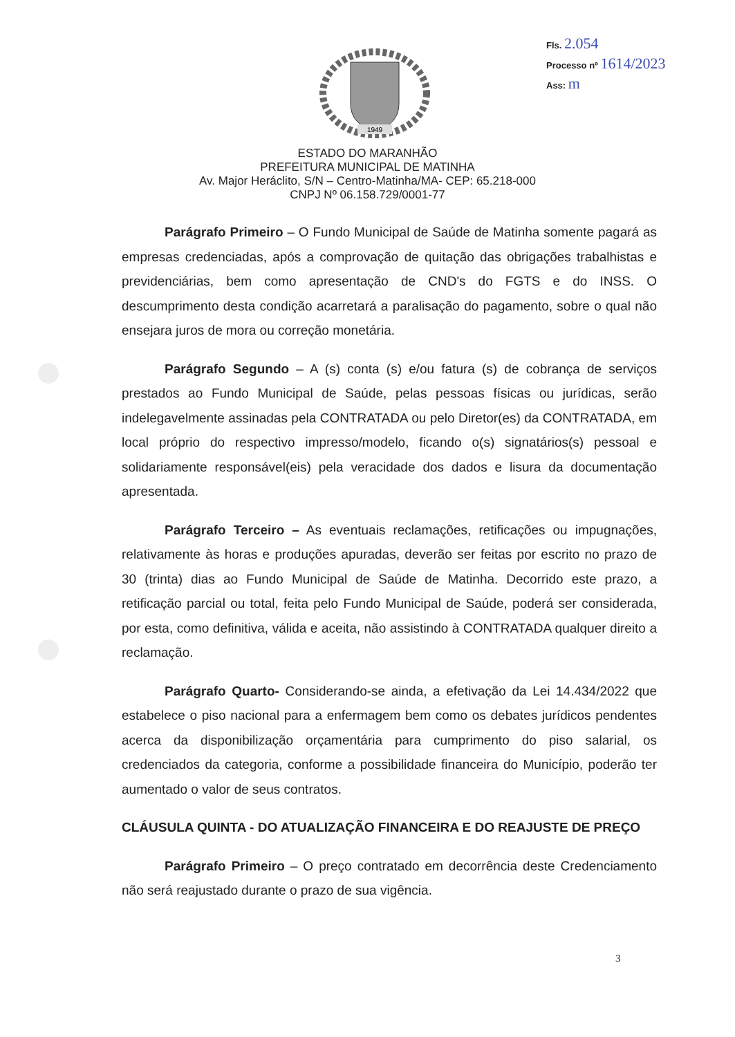Fls. 2.054
Processo nº 1614/2023
Ass: m
1949
ESTADO DO MARANHÃO
PREFEITURA MUNICIPAL DE MATINHA
Av. Major Heráclito, S/N – Centro-Matinha/MA- CEP: 65.218-000
CNPJ Nº 06.158.729/0001-77
Parágrafo Primeiro – O Fundo Municipal de Saúde de Matinha somente pagará as empresas credenciadas, após a comprovação de quitação das obrigações trabalhistas e previdenciárias, bem como apresentação de CND's do FGTS e do INSS. O descumprimento desta condição acarretará a paralisação do pagamento, sobre o qual não ensejara juros de mora ou correção monetária.
Parágrafo Segundo – A (s) conta (s) e/ou fatura (s) de cobrança de serviços prestados ao Fundo Municipal de Saúde, pelas pessoas físicas ou jurídicas, serão indelegavelmente assinadas pela CONTRATADA ou pelo Diretor(es) da CONTRATADA, em local próprio do respectivo impresso/modelo, ficando o(s) signatários(s) pessoal e solidariamente responsável(eis) pela veracidade dos dados e lisura da documentação apresentada.
Parágrafo Terceiro – As eventuais reclamações, retificações ou impugnações, relativamente às horas e produções apuradas, deverão ser feitas por escrito no prazo de 30 (trinta) dias ao Fundo Municipal de Saúde de Matinha. Decorrido este prazo, a retificação parcial ou total, feita pelo Fundo Municipal de Saúde, poderá ser considerada, por esta, como definitiva, válida e aceita, não assistindo à CONTRATADA qualquer direito a reclamação.
Parágrafo Quarto- Considerando-se ainda, a efetivação da Lei 14.434/2022 que estabelece o piso nacional para a enfermagem bem como os debates jurídicos pendentes acerca da disponibilização orçamentária para cumprimento do piso salarial, os credenciados da categoria, conforme a possibilidade financeira do Município, poderão ter aumentado o valor de seus contratos.
CLÁUSULA QUINTA - DO ATUALIZAÇÃO FINANCEIRA E DO REAJUSTE DE PREÇO
Parágrafo Primeiro – O preço contratado em decorrência deste Credenciamento não será reajustado durante o prazo de sua vigência.
3